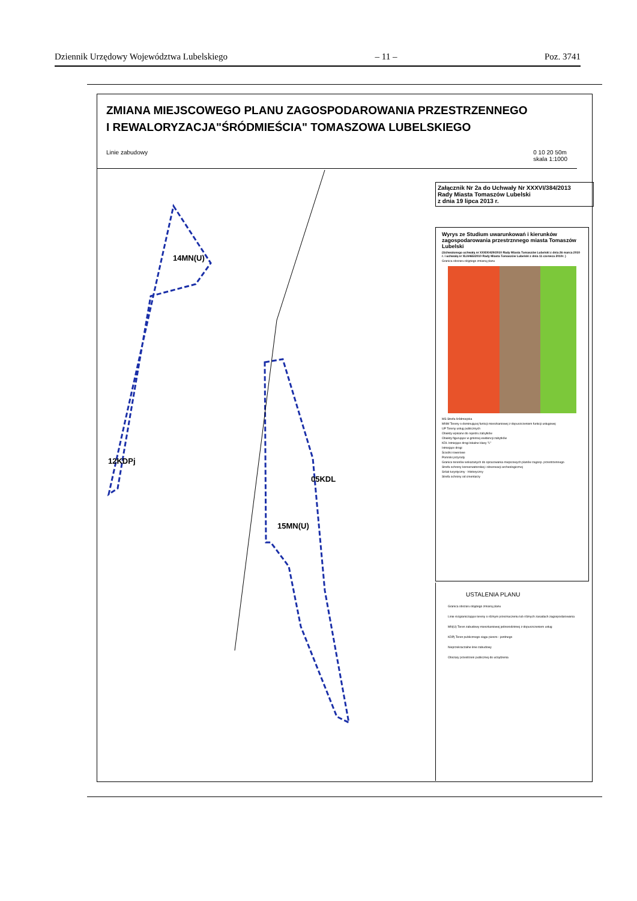Dziennik Urzędowy Województwa Lubelskiego – 11 – Poz. 3741
ZMIANA MIEJSCOWEGO PLANU ZAGOSPODAROWANIA PRZESTRZENNEGO
I REWALORYZACJA"ŚRÓDMIEŚCIA" TOMASZOWA LUBELSKIEGO
Linie zabudowy 0 10 20 50m
skala 1:1000
14MN(U)
15MN(U)
05KDL
12KDPj
Załącznik Nr 2a do Uchwały Nr XXXVI/384/2013
Rady Miasta Tomaszów Lubelski
z dnia 19 lipca 2013 r.
Wyrys ze Studium uwarunkowań i kierunków zagospodarowania przestrznnego miasta Tomaszów Lubelski
(Uchwalonego uchwałą nr XXXIX/429/2010 Rady Miasta Tomaszów Lubelski z dnia 26 marca 2010 r. i uchwałą nr XLII/465/2010 Rady Miasta Tomaszów Lubelski z dnia 11 czerwca 2010r. )
Granica obszaru objętego zmianą planu
MS Strefa śródmiejska
MNW Tereny o dominującej funkcji mieszkaniowej z dopuszczeniem funkcji usługowej
UP Tereny usług publicznych
Obiekty wpisane do rejestru zabytków
Obiekty figurujące w gminnej ewidencji zabytków
KDL Istniejące drogi lokalne klasy "L"
Istniejące drogi
Ścieżki rowerowe
Pomniki przyrody
Granice terenów wskazanych do opracowania miejscowych planów zagosp. przestrzennego
Strefa ochrony konserwatorskiej i obserwacji archeologicznej
Szlak turystyczny - Historyczny
Strefa ochrony od cmentarzy
USTALENIA PLANU
Granica obszaru objętego zmianą planu
Linie rozgraniczające tereny o różnym przeznaczeniu lub różnych zasadach zagospodarowania
MN(U) Teren zabudowy mieszkaniowej jednorodzinnej z dopuszczeniem usług
KDPj Teren publicznego ciągu pieszo - jezdnego
Nieprzekraczalne linie zabudowy
Obszary przestrzeni publicznej do urządzenia